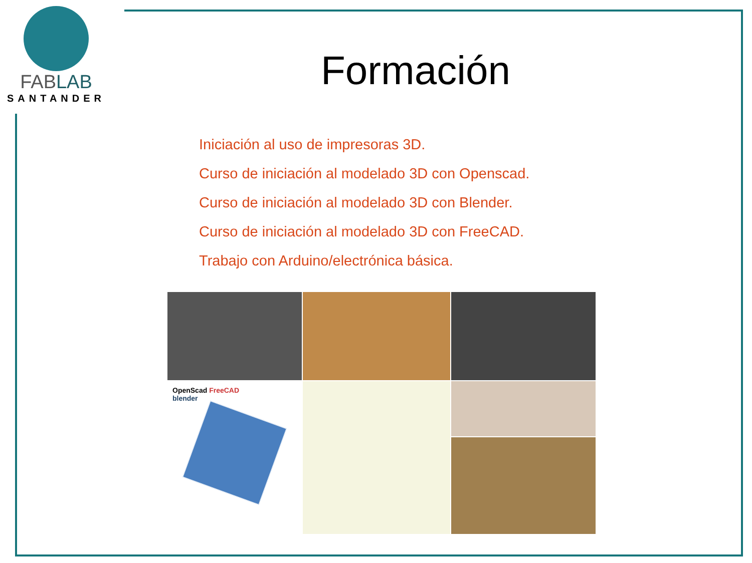FABLAB
SANTANDER
Formación
Iniciación al uso de impresoras 3D.
Curso de iniciación al modelado 3D con Openscad.
Curso de iniciación al modelado 3D con Blender.
Curso de iniciación al modelado 3D con FreeCAD.
Trabajo con Arduino/electrónica básica.
OpenScad FreeCAD
blender